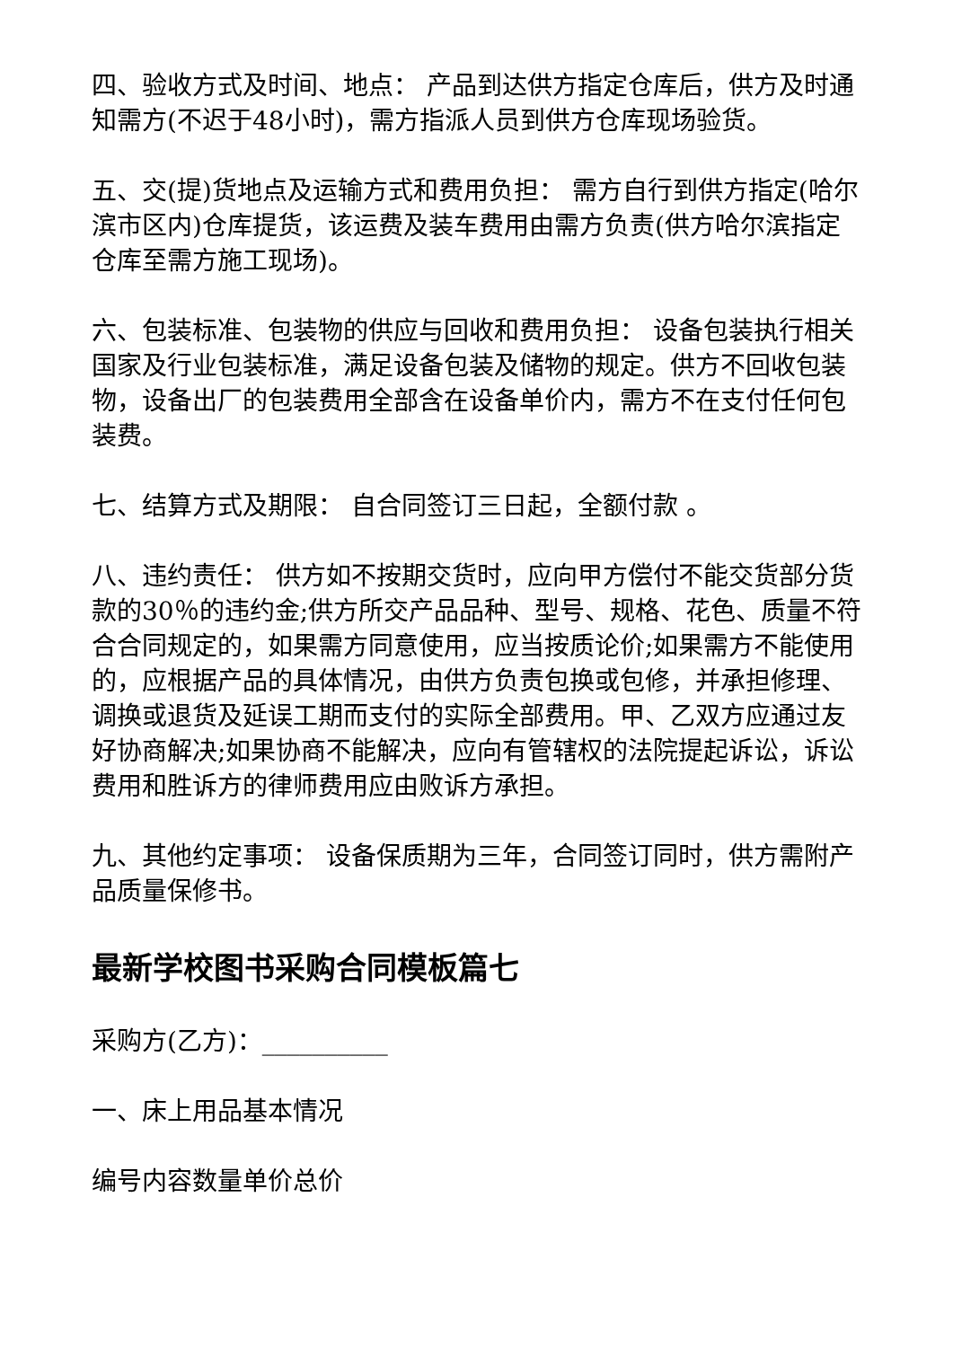四、验收方式及时间、地点： 产品到达供方指定仓库后，供方及时通知需方(不迟于48小时)，需方指派人员到供方仓库现场验货。
五、交(提)货地点及运输方式和费用负担： 需方自行到供方指定(哈尔滨市区内)仓库提货，该运费及装车费用由需方负责(供方哈尔滨指定仓库至需方施工现场)。
六、包装标准、包装物的供应与回收和费用负担： 设备包装执行相关国家及行业包装标准，满足设备包装及储物的规定。供方不回收包装物，设备出厂的包装费用全部含在设备单价内，需方不在支付任何包装费。
七、结算方式及期限： 自合同签订三日起，全额付款 。
八、违约责任： 供方如不按期交货时，应向甲方偿付不能交货部分货款的30％的违约金;供方所交产品品种、型号、规格、花色、质量不符合合同规定的，如果需方同意使用，应当按质论价;如果需方不能使用的，应根据产品的具体情况，由供方负责包换或包修，并承担修理、调换或退货及延误工期而支付的实际全部费用。甲、乙双方应通过友好协商解决;如果协商不能解决，应向有管辖权的法院提起诉讼，诉讼费用和胜诉方的律师费用应由败诉方承担。
九、其他约定事项： 设备保质期为三年，合同签订同时，供方需附产品质量保修书。
最新学校图书采购合同模板篇七
采购方(乙方)：__________
一、床上用品基本情况
编号内容数量单价总价